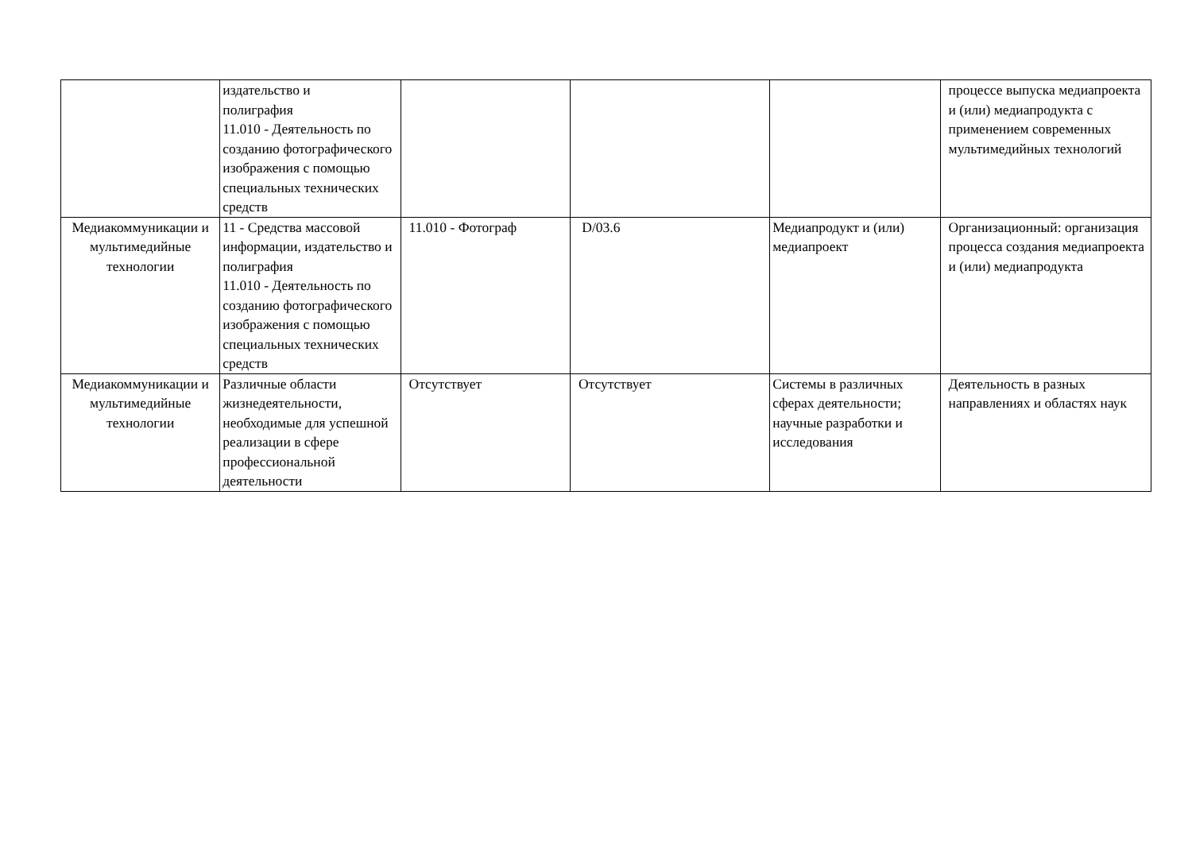| | издательство и полиграфия 11.010 - Деятельность по созданию фотографического изображения с помощью специальных технических средств | | | | процессе выпуска медиапроекта и (или) медиапродукта с применением современных мультимедийных технологий |
| Медиакоммуникации и мультимедийные технологии | 11 - Средства массовой информации, издательство и полиграфия 11.010 - Деятельность по созданию фотографического изображения с помощью специальных технических средств | 11.010 - Фотограф | D/03.6 | Медиапродукт и (или) медиапроект | Организационный: организация процесса создания медиапроекта и (или) медиапродукта |
| Медиакоммуникации и мультимедийные технологии | Различные области жизнедеятельности, необходимые для успешной реализации в сфере профессиональной деятельности | Отсутствует | Отсутствует | Системы в различных сферах деятельности; научные разработки и исследования | Деятельность в разных направлениях и областях наук |